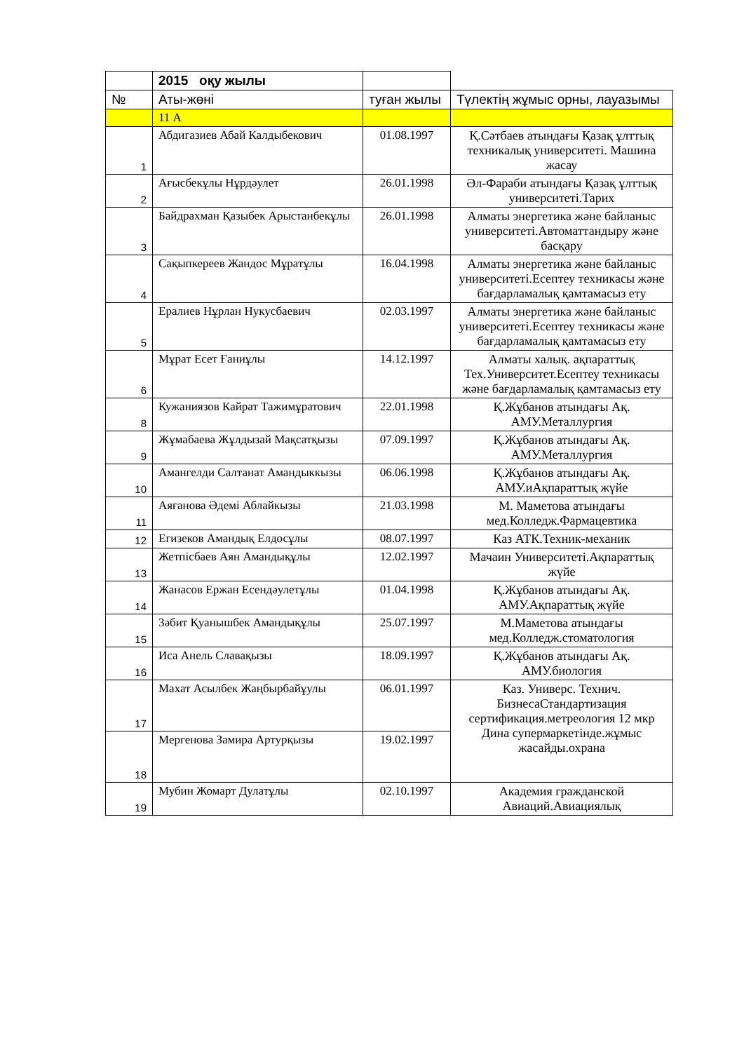| | 2015 оқу жылы | | |
| № | Аты-жөні | туған жылы | Түлектің жұмыс орны, лауазымы |
| | 11 А | | |
| 1 | Абдигазиев Абай Калдыбекович | 01.08.1997 | Қ.Сәтбаев атындағы Қазақ ұлттық техникалық университеті. Машина жасау |
| 2 | Ағысбекұлы Нұрдәулет | 26.01.1998 | Әл-Фараби атындағы Қазақ ұлттық университеті.Тарих |
| 3 | Байдрахман Қазыбек Арыстанбекұлы | 26.01.1998 | Алматы энергетика және байланыс университеті.Автоматтандыру және басқару |
| 4 | Сақыпкереев Жандос Мұратұлы | 16.04.1998 | Алматы энергетика және байланыс университеті.Есептеу техникасы және бағдарламалық қамтамасыз ету |
| 5 | Ералиев Нұрлан Нукусбаевич | 02.03.1997 | Алматы энергетика және байланыс университеті.Есептеу техникасы және бағдарламалық қамтамасыз ету |
| 6 | Мұрат Есет Ғаниұлы | 14.12.1997 | Алматы халық. ақпараттық Тех.Университет.Есептеу техникасы және бағдарламалық қамтамасыз ету |
| 8 | Кужаниязов Кайрат Тажимұратович | 22.01.1998 | Қ.Жұбанов атындағы Ақ. АМУ.Металлургия |
| 9 | Жұмабаева Жұлдызай Мақсатқызы | 07.09.1997 | Қ.Жұбанов атындағы Ақ. АМУ.Металлургия |
| 10 | Амангелди Салтанат Амандыккызы | 06.06.1998 | Қ.Жұбанов атындағы Ақ. АМУ.иАқпараттық жүйе |
| 11 | Аяғанова Әдемі Аблайкызы | 21.03.1998 | М. Маметова атындағы мед.Колледж.Фармацевтика |
| 12 | Егизеков Амандық Елдосұлы | 08.07.1997 | Каз АТК.Техник-механик |
| 13 | Жетпісбаев Аян Амандықұлы | 12.02.1997 | Мачаин Университеті.Ақпараттық жүйе |
| 14 | Жанасов Ержан Есендәулетұлы | 01.04.1998 | Қ.Жұбанов атындағы Ақ. АМУ.Ақпараттық жүйе |
| 15 | Зәбит Қуанышбек Амандықұлы | 25.07.1997 | М.Маметова атындағы мед.Колледж.стоматология |
| 16 | Иса Анель Славақызы | 18.09.1997 | Қ.Жұбанов атындағы Ақ. АМУ.биология |
| 17 | Махат Асылбек Жаңбырбайұулы | 06.01.1997 | Каз. Универс. Технич. БизнесаСтандартизация сертификация.метреология 12 мкр Дина супермаркетінде.жұмыс жасайды.охрана |
| 18 | Мергенова Замира Артурқызы | 19.02.1997 | |
| 19 | Мубин Жомарт Дулатұлы | 02.10.1997 | Академия гражданской Авиаций.Авиациялық |